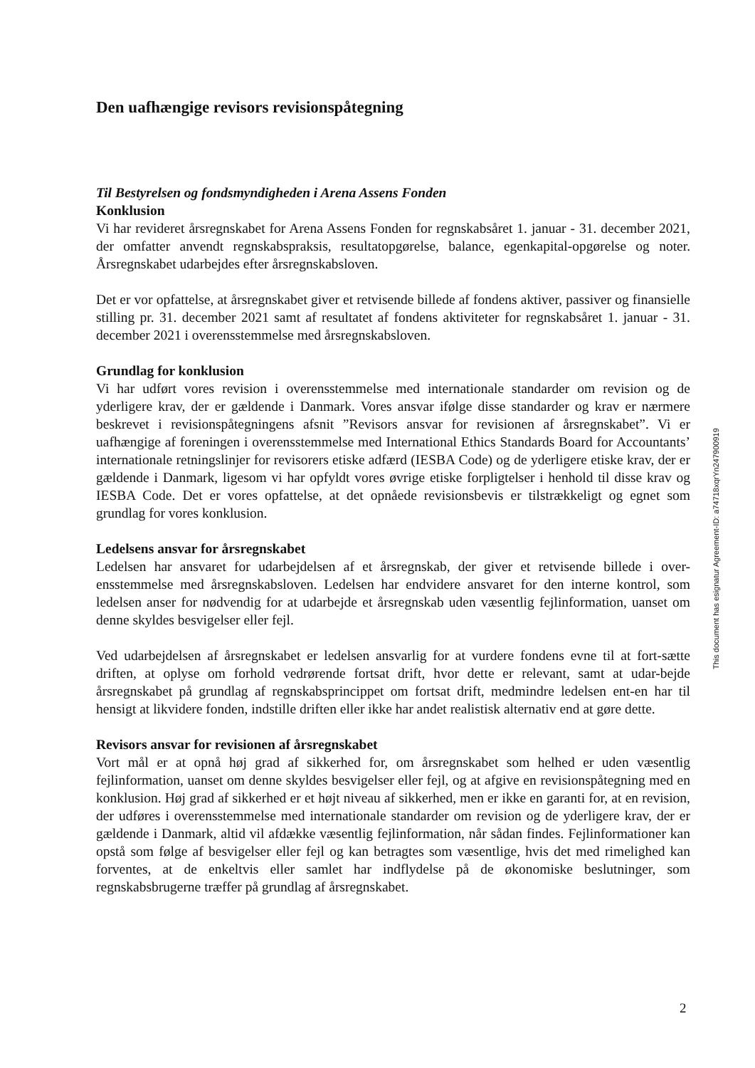Den uafhængige revisors revisionspåtegning
Til Bestyrelsen og fondsmyndigheden i Arena Assens Fonden
Konklusion
Vi har revideret årsregnskabet for Arena Assens Fonden for regnskabsåret 1. januar - 31. december 2021, der omfatter anvendt regnskabspraksis, resultatopgørelse, balance, egenkapital-opgørelse og noter. Årsregnskabet udarbejdes efter årsregnskabsloven.
Det er vor opfattelse, at årsregnskabet giver et retvisende billede af fondens aktiver, passiver og finansielle stilling pr. 31. december 2021 samt af resultatet af fondens aktiviteter for regnskabsåret 1. januar - 31. december 2021 i overensstemmelse med årsregnskabsloven.
Grundlag for konklusion
Vi har udført vores revision i overensstemmelse med internationale standarder om revision og de yderligere krav, der er gældende i Danmark. Vores ansvar ifølge disse standarder og krav er nærmere beskrevet i revisionspåtegningens afsnit ”Revisors ansvar for revisionen af årsregnskabet”. Vi er uafhængige af foreningen i overensstemmelse med International Ethics Standards Board for Accountants’ internationale retningslinjer for revisorers etiske adfærd (IESBA Code) og de yderligere etiske krav, der er gældende i Danmark, ligesom vi har opfyldt vores øvrige etiske forpligtelser i henhold til disse krav og IESBA Code. Det er vores opfattelse, at det opnåede revisionsbevis er tilstrækkeligt og egnet som grundlag for vores konklusion.
Ledelsens ansvar for årsregnskabet
Ledelsen har ansvaret for udarbejdelsen af et årsregnskab, der giver et retvisende billede i over-ensstemmelse med årsregnskabsloven. Ledelsen har endvidere ansvaret for den interne kontrol, som ledelsen anser for nødvendig for at udarbejde et årsregnskab uden væsentlig fejlinformation, uanset om denne skyldes besvigelser eller fejl.
Ved udarbejdelsen af årsregnskabet er ledelsen ansvarlig for at vurdere fondens evne til at fort-sætte driften, at oplyse om forhold vedrørende fortsat drift, hvor dette er relevant, samt at udar-bejde årsregnskabet på grundlag af regnskabsprincippet om fortsat drift, medmindre ledelsen ent-en har til hensigt at likvidere fonden, indstille driften eller ikke har andet realistisk alternativ end at gøre dette.
Revisors ansvar for revisionen af årsregnskabet
Vort mål er at opnå høj grad af sikkerhed for, om årsregnskabet som helhed er uden væsentlig fejlinformation, uanset om denne skyldes besvigelser eller fejl, og at afgive en revisionspåtegning med en konklusion. Høj grad af sikkerhed er et højt niveau af sikkerhed, men er ikke en garanti for, at en revision, der udføres i overensstemmelse med internationale standarder om revision og de yderligere krav, der er gældende i Danmark, altid vil afdække væsentlig fejlinformation, når sådan findes. Fejlinformationer kan opstå som følge af besvigelser eller fejl og kan betragtes som væsentlige, hvis det med rimelighed kan forventes, at de enkeltvis eller samlet har indflydelse på de økonomiske beslutninger, som regnskabsbrugerne træffer på grundlag af årsregnskabet.
This document has esignatur Agreement-ID: a74718xqrYn247900919
2